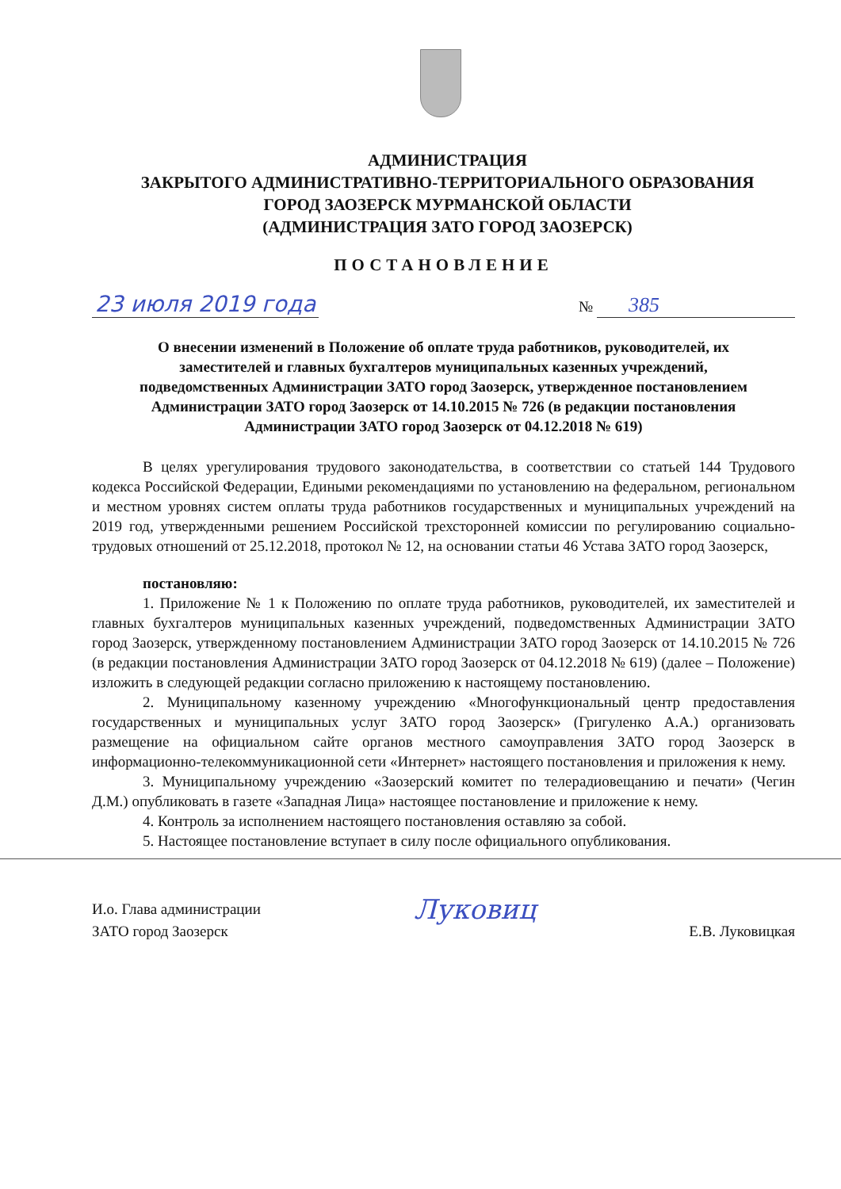АДМИНИСТРАЦИЯ
ЗАКРЫТОГО АДМИНИСТРАТИВНО-ТЕРРИТОРИАЛЬНОГО ОБРАЗОВАНИЯ
ГОРОД ЗАОЗЕРСК МУРМАНСКОЙ ОБЛАСТИ
(АДМИНИСТРАЦИЯ ЗАТО ГОРОД ЗАОЗЕРСК)
ПОСТАНОВЛЕНИЕ
23 июля 2019 года № 385
О внесении изменений в Положение об оплате труда работников, руководителей, их заместителей и главных бухгалтеров муниципальных казенных учреждений, подведомственных Администрации ЗАТО город Заозерск, утвержденное постановлением Администрации ЗАТО город Заозерск от 14.10.2015 № 726 (в редакции постановления Администрации ЗАТО город Заозерск от 04.12.2018 № 619)
В целях урегулирования трудового законодательства, в соответствии со статьей 144 Трудового кодекса Российской Федерации, Едиными рекомендациями по установлению на федеральном, региональном и местном уровнях систем оплаты труда работников государственных и муниципальных учреждений на 2019 год, утвержденными решением Российской трехсторонней комиссии по регулированию социально-трудовых отношений от 25.12.2018, протокол № 12, на основании статьи 46 Устава ЗАТО город Заозерск,
постановляю:
1. Приложение № 1 к Положению по оплате труда работников, руководителей, их заместителей и главных бухгалтеров муниципальных казенных учреждений, подведомственных Администрации ЗАТО город Заозерск, утвержденному постановлением Администрации ЗАТО город Заозерск от 14.10.2015 № 726 (в редакции постановления Администрации ЗАТО город Заозерск от 04.12.2018 № 619) (далее – Положение) изложить в следующей редакции согласно приложению к настоящему постановлению.
2. Муниципальному казенному учреждению «Многофункциональный центр предоставления государственных и муниципальных услуг ЗАТО город Заозерск» (Григуленко А.А.) организовать размещение на официальном сайте органов местного самоуправления ЗАТО город Заозерск в информационно-телекоммуникационной сети «Интернет» настоящего постановления и приложения к нему.
3. Муниципальному учреждению «Заозерский комитет по телерадиовещанию и печати» (Чегин Д.М.) опубликовать в газете «Западная Лица» настоящее постановление и приложение к нему.
4. Контроль за исполнением настоящего постановления оставляю за собой.
5. Настоящее постановление вступает в силу после официального опубликования.
И.о. Глава администрации
ЗАТО город Заозерск
Луковиц
Е.В. Луковицкая